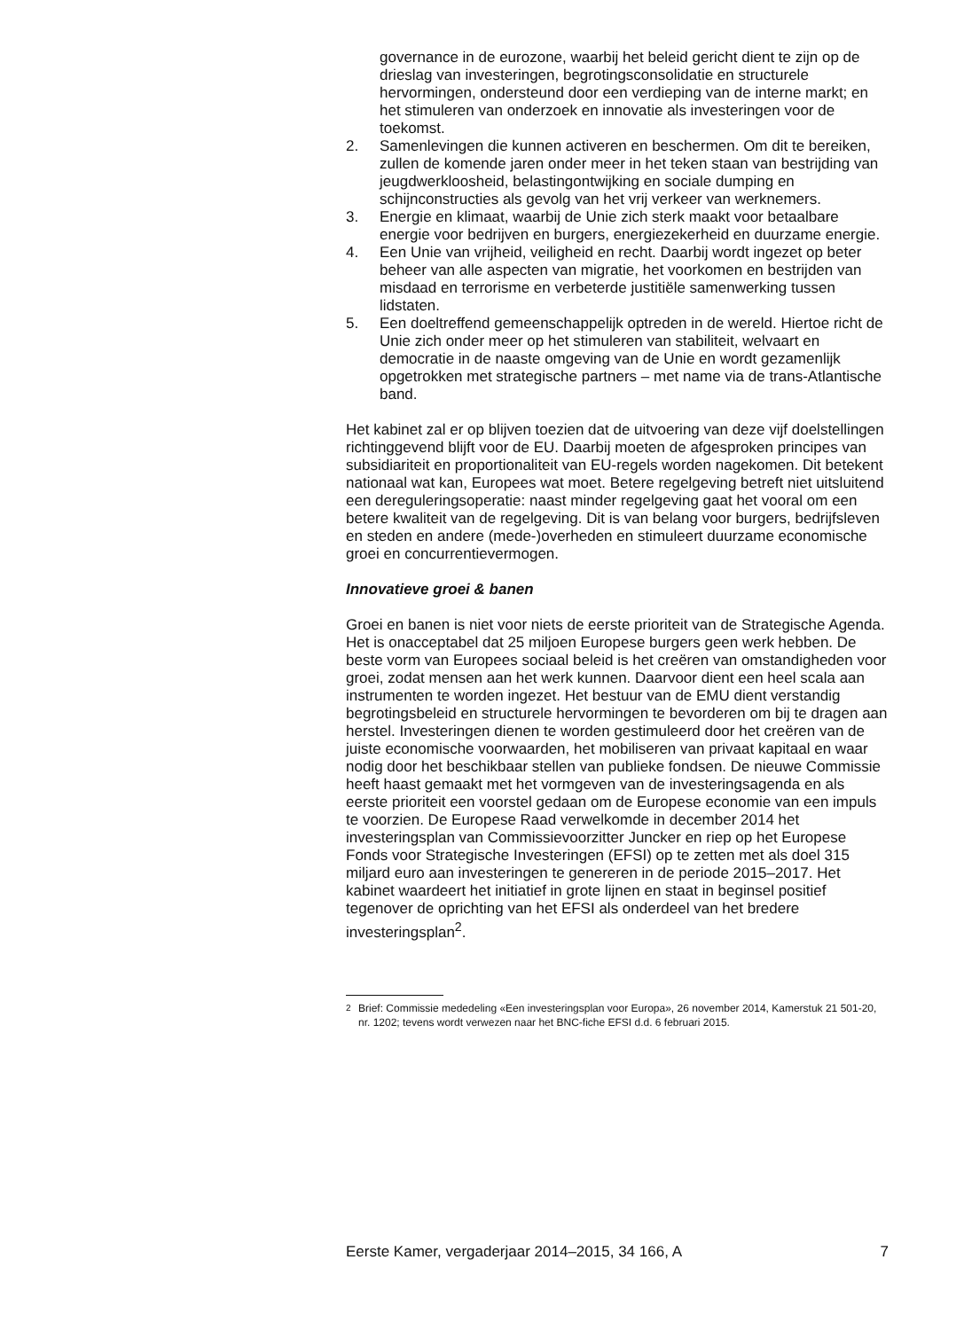governance in de eurozone, waarbij het beleid gericht dient te zijn op de drieslag van investeringen, begrotingsconsolidatie en structurele hervormingen, ondersteund door een verdieping van de interne markt; en het stimuleren van onderzoek en innovatie als investeringen voor de toekomst.
2. Samenlevingen die kunnen activeren en beschermen. Om dit te bereiken, zullen de komende jaren onder meer in het teken staan van bestrijding van jeugdwerkloosheid, belastingontwijking en sociale dumping en schijnconstructies als gevolg van het vrij verkeer van werknemers.
3. Energie en klimaat, waarbij de Unie zich sterk maakt voor betaalbare energie voor bedrijven en burgers, energiezekerheid en duurzame energie.
4. Een Unie van vrijheid, veiligheid en recht. Daarbij wordt ingezet op beter beheer van alle aspecten van migratie, het voorkomen en bestrijden van misdaad en terrorisme en verbeterde justitiële samenwerking tussen lidstaten.
5. Een doeltreffend gemeenschappelijk optreden in de wereld. Hiertoe richt de Unie zich onder meer op het stimuleren van stabiliteit, welvaart en democratie in de naaste omgeving van de Unie en wordt gezamenlijk opgetrokken met strategische partners – met name via de trans-Atlantische band.
Het kabinet zal er op blijven toezien dat de uitvoering van deze vijf doelstellingen richtinggevend blijft voor de EU. Daarbij moeten de afgesproken principes van subsidiariteit en proportionaliteit van EU-regels worden nagekomen. Dit betekent nationaal wat kan, Europees wat moet. Betere regelgeving betreft niet uitsluitend een dereguleringsoperatie: naast minder regelgeving gaat het vooral om een betere kwaliteit van de regelgeving. Dit is van belang voor burgers, bedrijfsleven en steden en andere (mede-)overheden en stimuleert duurzame economische groei en concurrentievermogen.
Innovatieve groei & banen
Groei en banen is niet voor niets de eerste prioriteit van de Strategische Agenda. Het is onacceptabel dat 25 miljoen Europese burgers geen werk hebben. De beste vorm van Europees sociaal beleid is het creëren van omstandigheden voor groei, zodat mensen aan het werk kunnen. Daarvoor dient een heel scala aan instrumenten te worden ingezet. Het bestuur van de EMU dient verstandig begrotingsbeleid en structurele hervormingen te bevorderen om bij te dragen aan herstel. Investeringen dienen te worden gestimuleerd door het creëren van de juiste economische voorwaarden, het mobiliseren van privaat kapitaal en waar nodig door het beschikbaar stellen van publieke fondsen. De nieuwe Commissie heeft haast gemaakt met het vormgeven van de investeringsagenda en als eerste prioriteit een voorstel gedaan om de Europese economie van een impuls te voorzien. De Europese Raad verwelkomde in december 2014 het investeringsplan van Commissievoorzitter Juncker en riep op het Europese Fonds voor Strategische Investeringen (EFSI) op te zetten met als doel 315 miljard euro aan investeringen te genereren in de periode 2015–2017. Het kabinet waardeert het initiatief in grote lijnen en staat in beginsel positief tegenover de oprichting van het EFSI als onderdeel van het bredere investeringsplan<sup>2</sup>.
<sup>2</sup> Brief: Commissie mededeling «Een investeringsplan voor Europa», 26 november 2014, Kamerstuk 21 501-20, nr. 1202; tevens wordt verwezen naar het BNC-fiche EFSI d.d. 6 februari 2015.
Eerste Kamer, vergaderjaar 2014–2015, 34 166, A 7